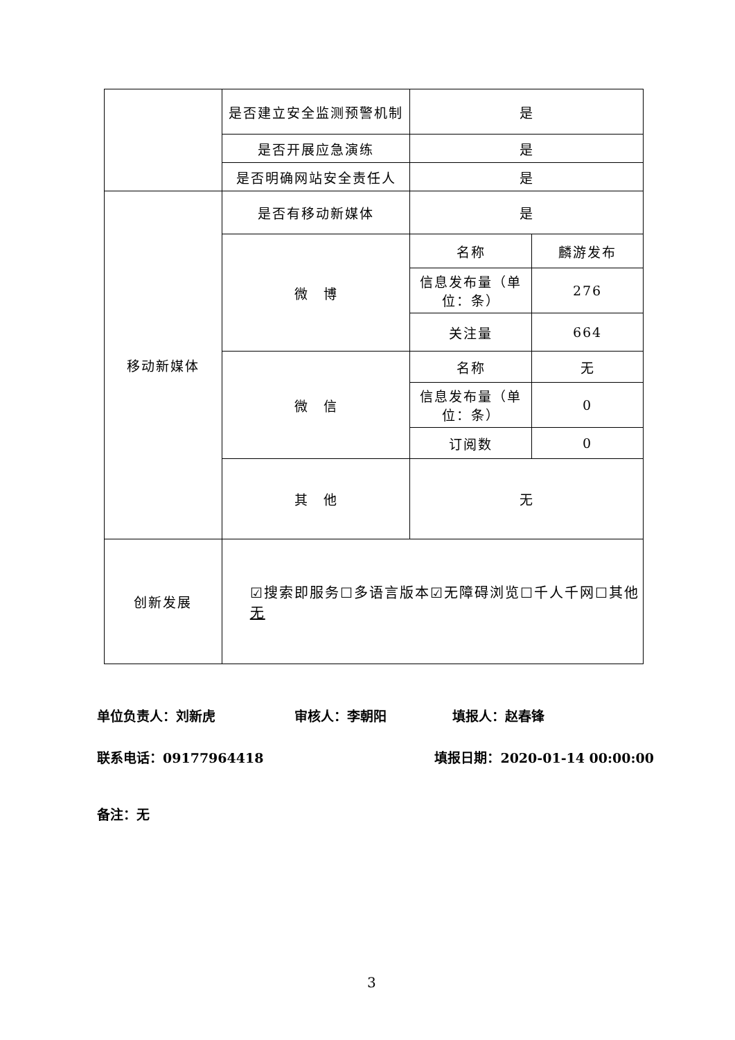| | 是否建立安全监测预警机制 | 是 | |
| | 是否开展应急演练 | 是 | |
| | 是否明确网站安全责任人 | 是 | |
| 移动新媒体 | 是否有移动新媒体 | 是 | |
| | 微 博 | 名称 | 麟游发布 |
| | | 信息发布量（单位：条） | 276 |
| | | 关注量 | 664 |
| | 微 信 | 名称 | 无 |
| | | 信息发布量（单位：条） | 0 |
| | | 订阅数 | 0 |
| | 其 他 | 无 | |
| 创新发展 | ☑搜索即服务☐多语言版本☑无障碍浏览☐千人千网☐其他 无 | | |
单位负责人：刘新虎　　　　　　审核人：李朝阳　　　　　填报人：赵春锋
联系电话：09177964418　　　　　　　　　　　　　填报日期：2020-01-14 00:00:00
备注：无
3